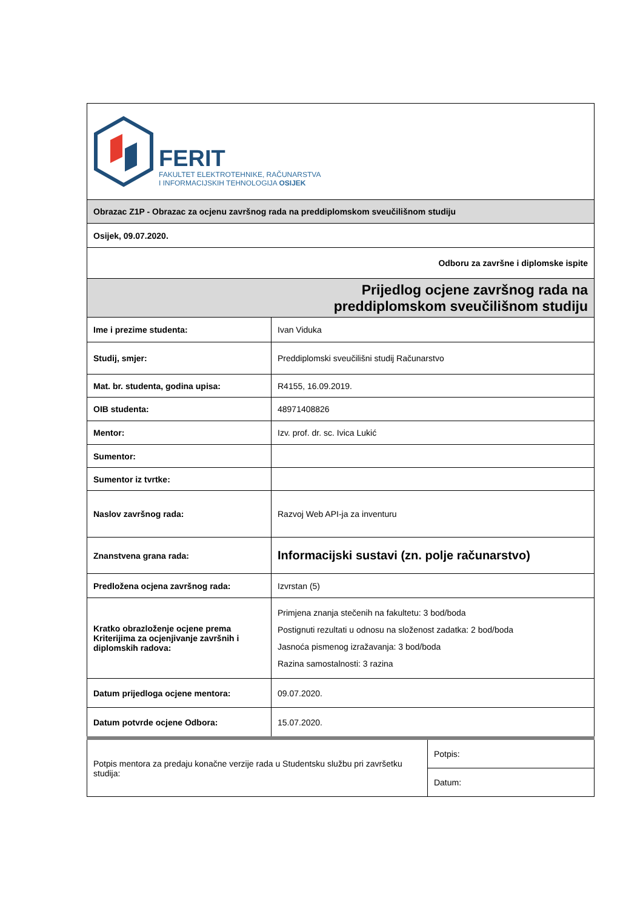| FERIT FAKULTET ELEKTROTEHNIKE, RAČUNARSTVA I INFORMACIJSKIH TEHNOLOGIJA OSIJEK | | |
| Obrazac Z1P - Obrazac za ocjenu završnog rada na preddiplomskom sveučilišnom studiju | | |
| Osijek, 09.07.2020. | | |
| Odboru za završne i diplomske ispite | | |
| Prijedlog ocjene završnog rada na preddiplomskom sveučilišnom studiju | | |
| Ime i prezime studenta: | Ivan Viduka | |
| Studij, smjer: | Preddiplomski sveučilišni studij Računarstvo | |
| Mat. br. studenta, godina upisa: | R4155, 16.09.2019. | |
| OIB studenta: | 48971408826 | |
| Mentor: | Izv. prof. dr. sc. Ivica Lukić | |
| Sumentor: | | |
| Sumentor iz tvrtke: | | |
| Naslov završnog rada: | Razvoj Web API-ja za inventuru | |
| Znanstvena grana rada: | Informacijski sustavi (zn. polje računarstvo) | |
| Predložena ocjena završnog rada: | Izvrstan (5) | |
| Kratko obrazloženje ocjene prema Kriterijima za ocjenjivanje završnih i diplomskih radova: | Primjena znanja stečenih na fakultetu: 3 bod/boda Postignuti rezultati u odnosu na složenost zadatka: 2 bod/boda Jasnoća pismenog izražavanja: 3 bod/boda Razina samostalnosti: 3 razina | |
| Datum prijedloga ocjene mentora: | 09.07.2020. | |
| Datum potvrde ocjene Odbora: | 15.07.2020. | |
| Potpis mentora za predaju konačne verzije rada u Studentsku službu pri završetku studija: | | Potpis: |
| | | Datum: |